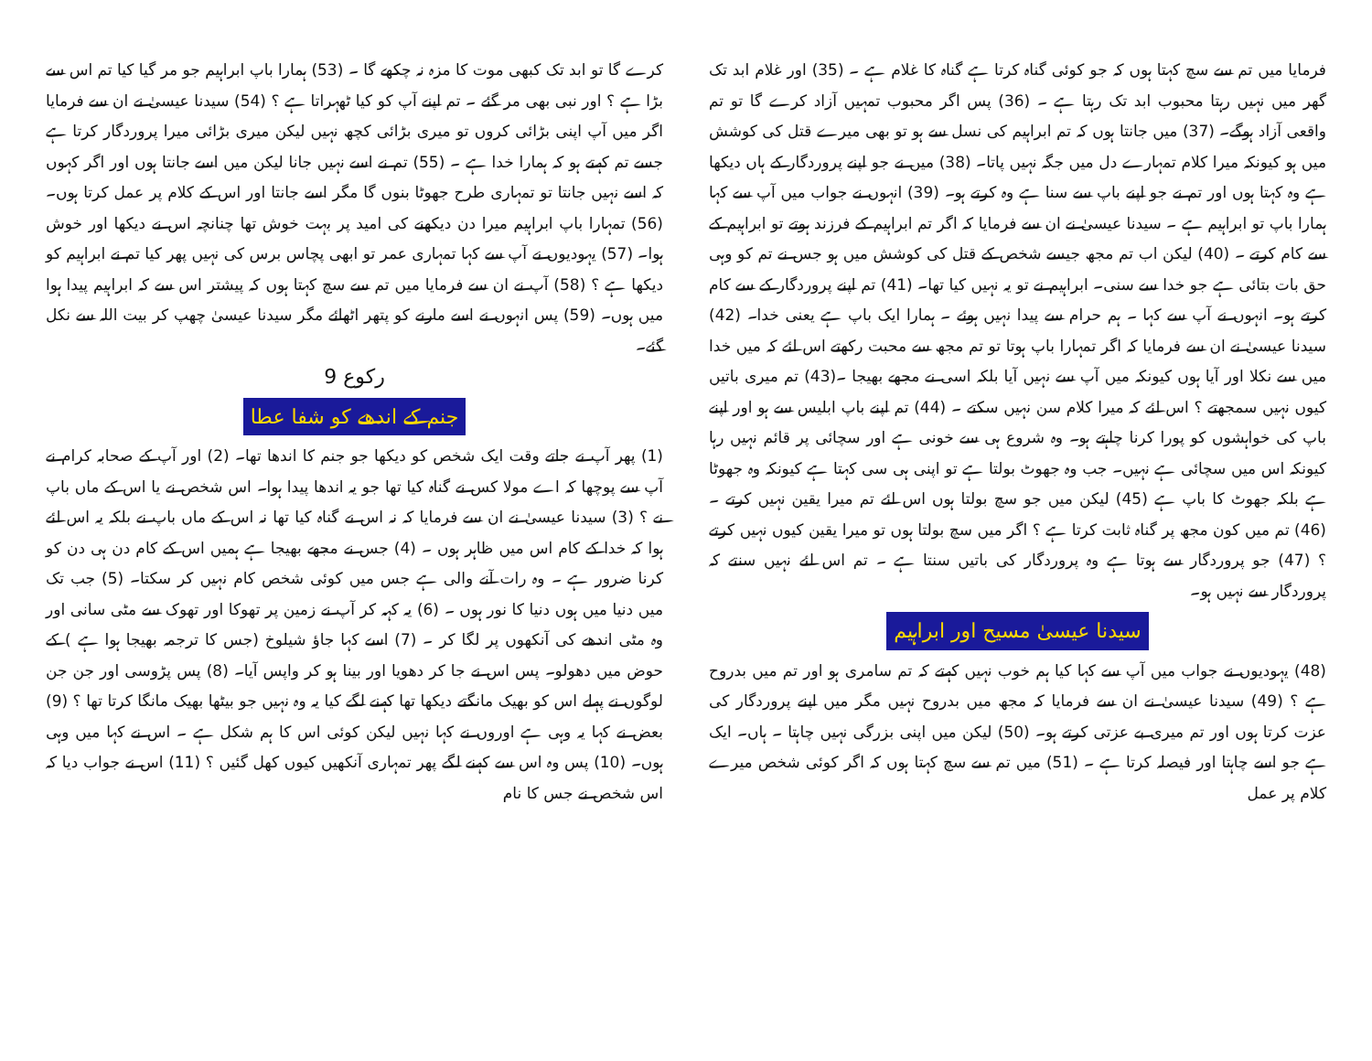فرمایا میں تم سے سچ کہتا ہوں کہ جو کوئی گناہ کرتا ہے گناہ کا غلام ہے ۔ (35) اور غلام ابد تک گھر میں نہیں رہتا محبوب ابد تک رہتا ہے ۔ (36) پس اگر محبوب تمہیں آزاد کرے گا تو تم واقعی آزاد ہوگے۔ (37) میں جانتا ہوں کہ تم ابراہیم کی نسل سے ہو تو بھی میرے قتل کی کوشش میں ہو کیونکہ میرا کلام تمہارے دل میں جگہ نہیں پاتا۔ (38) میں نے جو اپنے پروردگار کے ہاں دیکھا ہے وہ کہتا ہوں اور تم نے جو اپنے باپ سے سنا ہے وہ کرتے ہو۔ (39) انہوں نے جواب میں آپ سے کہا ہمارا باپ تو ابراہیم ہے ۔ سیدنا عیسیٰ نے ان سے فرمایا کہ اگر تم ابراہیم کے فرزند ہوتے تو ابراہیم کے سے کام کرتے ۔ (40) لیکن اب تم مجھ جیسے شخص کے قتل کی کوشش میں ہو جس نے تم کو وہی حق بات بتائی ہے جو خدا سے سنی۔ ابراہیم نے تو یہ نہیں کیا تھا۔ (41) تم اپنے پروردگار کے سے کام کرتے ہو۔ انہوں نے آپ سے کہا ۔ ہم حرام سے پیدا نہیں ہوئے ۔ ہمارا ایک باپ ہے یعنی خدا۔ (42) سیدنا عیسیٰ نے ان سے فرمایا کہ اگر تمہارا باپ ہوتا تو تم مجھ سے محبت رکھتے اس لئے کہ میں خدا میں سے نکلا اور آیا ہوں کیونکہ میں آپ سے نہیں آیا بلکہ اسی نے مجھے بھیجا ۔(43) تم میری باتیں کیوں نہیں سمجھتے ؟ اس لئے کہ میرا کلام سن نہیں سکتے ۔ (44) تم اپنے باپ ابلیس سے ہو اور اپنے باپ کی خواہشوں کو پورا کرنا چاہتے ہو۔ وہ شروع ہی سے خونی ہے اور سچائی پر قائم نہیں رہا کیونکہ اس میں سچائی ہے نہیں۔ جب وہ جھوٹ بولتا ہے تو اپنی ہی سی کہتا ہے کیونکہ وہ جھوٹا ہے بلکہ جھوٹ کا باپ ہے (45) لیکن میں جو سچ بولتا ہوں اس لئے تم میرا یقین نہیں کرتے ۔ (46) تم میں کون مجھ پر گناہ ثابت کرتا ہے ؟ اگر میں سچ بولتا ہوں تو میرا یقین کیوں نہیں کرتے ؟ (47) جو پروردگار سے ہوتا ہے وہ پروردگار کی باتیں سنتا ہے ۔ تم اس لئے نہیں سنتے کہ پروردگار سے نہیں ہو۔
سیدنا عیسیٰ مسیح اور ابراہیم
(48) یہودیوں نے جواب میں آپ سے کہا کیا ہم خوب نہیں کہتے کہ تم سامری ہو اور تم میں بدروح ہے ؟ (49) سیدنا عیسیٰ نے ان سے فرمایا کہ مجھ میں بدروح نہیں مگر میں اپنے پروردگار کی عزت کرتا ہوں اور تم میری بے عزتی کرتے ہو۔ (50) لیکن میں اپنی بزرگی نہیں چاہتا ۔ ہاں۔ ایک ہے جو اسے چاہتا اور فیصلہ کرتا ہے ۔ (51) میں تم سے سچ کہتا ہوں کہ اگر کوئی شخص میرے کلام پر عمل
کرے گا تو ابد تک کبھی موت کا مزہ نہ چکھے گا ۔ (53) ہمارا باپ ابراہیم جو مر گیا کیا تم اس سے بڑا ہے ؟ اور نبی بھی مر گئے ۔ تم اپنے آپ کو کیا ٹھہراتا ہے ؟ (54) سیدنا عیسیٰ نے ان سے فرمایا اگر میں آپ اپنی بڑائی کروں تو میری بڑائی کچھ نہیں لیکن میری بڑائی میرا پروردگار کرتا ہے جسے تم کہتے ہو کہ ہمارا خدا ہے ۔ (55) تم نے اسے نہیں جانا لیکن میں اسے جانتا ہوں اور اگر کہوں کہ اسے نہیں جانتا تو تمہاری طرح جھوٹا بنوں گا مگر اسے جانتا اور اس کے کلام پر عمل کرتا ہوں۔ (56) تمہارا باپ ابراہیم میرا دن دیکھنے کی امید پر بہت خوش تھا چنانچہ اس نے دیکھا اور خوش ہوا۔ (57) یہودیوں نے آپ سے کہا تمہاری عمر تو ابھی پچاس برس کی نہیں پھر کیا تم نے ابراہیم کو دیکھا ہے ؟ (58) آپ نے ان سے فرمایا میں تم سے سچ کہتا ہوں کہ پیشتر اس سے کہ ابراہیم پیدا ہوا میں ہوں۔ (59) پس انہوں نے اسے مارنے کو پتھر اٹھائے مگر سیدنا عیسیٰ چھپ کر بیت اللہ سے نکل گئے۔
رکوع 9
جنم کے اندھے کو شفا عطا
(1) پھر آپ نے جاتے وقت ایک شخص کو دیکھا جو جنم کا اندھا تھا۔ (2) اور آپ کے صحابہ کرام نے آپ سے پوچھا کہ اے مولا کس نے گناہ کیا تھا جو یہ اندھا پیدا ہوا۔ اس شخص نے یا اس کے ماں باپ نے ؟ (3) سیدنا عیسیٰ نے ان سے فرمایا کہ نہ اس نے گناہ کیا تھا نہ اس کے ماں باپ نے بلکہ یہ اس لئے ہوا کہ خدا کے کام اس میں ظاہر ہوں ۔ (4) جس نے مجھے بھیجا ہے ہمیں اس کے کام دن ہی دن کو کرنا ضرور ہے ۔ وہ رات آنے والی ہے جس میں کوئی شخص کام نہیں کر سکتا۔ (5) جب تک میں دنیا میں ہوں دنیا کا نور ہوں ۔ (6) یہ کہہ کر آپ نے زمین پر تھوکا اور تھوک سے مٹی سانی اور وہ مٹی اندھے کی آنکھوں پر لگا کر ۔ (7) اسے کہا جاؤ شیلوخ (جس کا ترجمہ بھیجا ہوا ہے ) کے حوض میں دھولو۔ پس اس نے جا کر دھویا اور بینا ہو کر واپس آیا۔ (8) پس پڑوسی اور جن جن لوگوں نے پہلے اس کو بھیک مانگتے دیکھا تھا کہنے لگے کیا یہ وہ نہیں جو بیٹھا بھیک مانگا کرتا تھا ؟ (9) بعض نے کہا یہ وہی ہے اوروں نے کہا نہیں لیکن کوئی اس کا ہم شکل ہے ۔ اس نے کہا میں وہی ہوں۔ (10) پس وہ اس سے کہنے لگے پھر تمہاری آنکھیں کیوں کھل گئیں ؟ (11) اس نے جواب دیا کہ اس شخص نے جس کا نام